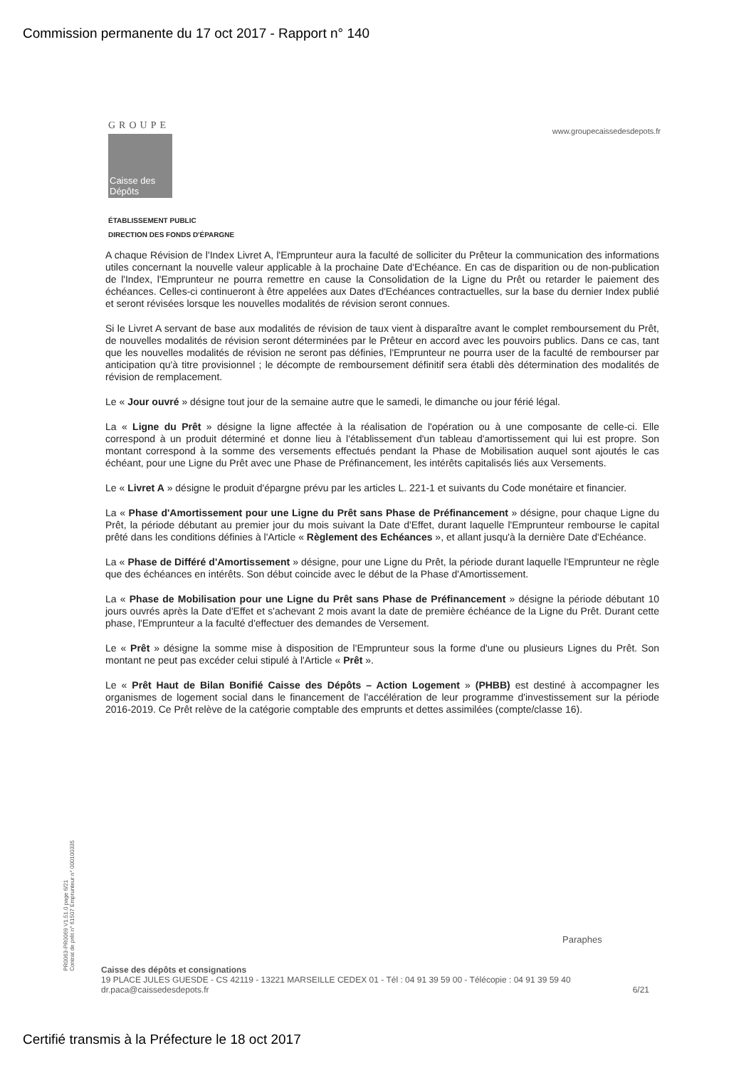Commission permanente du 17 oct 2017 - Rapport n° 140
GROUPE
Caisse des Dépôts
www.groupecaissedesdepots.fr
ÉTABLISSEMENT PUBLIC
DIRECTION DES FONDS D'ÉPARGNE
A chaque Révision de l'Index Livret A, l'Emprunteur aura la faculté de solliciter du Prêteur la communication des informations utiles concernant la nouvelle valeur applicable à la prochaine Date d'Echéance. En cas de disparition ou de non-publication de l'Index, l'Emprunteur ne pourra remettre en cause la Consolidation de la Ligne du Prêt ou retarder le paiement des échéances. Celles-ci continueront à être appelées aux Dates d'Echéances contractuelles, sur la base du dernier Index publié et seront révisées lorsque les nouvelles modalités de révision seront connues.
Si le Livret A servant de base aux modalités de révision de taux vient à disparaître avant le complet remboursement du Prêt, de nouvelles modalités de révision seront déterminées par le Prêteur en accord avec les pouvoirs publics. Dans ce cas, tant que les nouvelles modalités de révision ne seront pas définies, l'Emprunteur ne pourra user de la faculté de rembourser par anticipation qu'à titre provisionnel ; le décompte de remboursement définitif sera établi dès détermination des modalités de révision de remplacement.
Le « Jour ouvré » désigne tout jour de la semaine autre que le samedi, le dimanche ou jour férié légal.
La « Ligne du Prêt » désigne la ligne affectée à la réalisation de l'opération ou à une composante de celle-ci. Elle correspond à un produit déterminé et donne lieu à l'établissement d'un tableau d'amortissement qui lui est propre. Son montant correspond à la somme des versements effectués pendant la Phase de Mobilisation auquel sont ajoutés le cas échéant, pour une Ligne du Prêt avec une Phase de Préfinancement, les intérêts capitalisés liés aux Versements.
Le « Livret A » désigne le produit d'épargne prévu par les articles L. 221-1 et suivants du Code monétaire et financier.
La « Phase d'Amortissement pour une Ligne du Prêt sans Phase de Préfinancement » désigne, pour chaque Ligne du Prêt, la période débutant au premier jour du mois suivant la Date d'Effet, durant laquelle l'Emprunteur rembourse le capital prêté dans les conditions définies à l'Article « Règlement des Echéances », et allant jusqu'à la dernière Date d'Echéance.
La « Phase de Différé d'Amortissement » désigne, pour une Ligne du Prêt, la période durant laquelle l'Emprunteur ne règle que des échéances en intérêts. Son début coincide avec le début de la Phase d'Amortissement.
La « Phase de Mobilisation pour une Ligne du Prêt sans Phase de Préfinancement » désigne la période débutant 10 jours ouvrés après la Date d'Effet et s'achevant 2 mois avant la date de première échéance de la Ligne du Prêt. Durant cette phase, l'Emprunteur a la faculté d'effectuer des demandes de Versement.
Le « Prêt » désigne la somme mise à disposition de l'Emprunteur sous la forme d'une ou plusieurs Lignes du Prêt. Son montant ne peut pas excéder celui stipulé à l'Article « Prêt ».
Le « Prêt Haut de Bilan Bonifié Caisse des Dépôts – Action Logement » (PHBB) est destiné à accompagner les organismes de logement social dans le financement de l'accélération de leur programme d'investissement sur la période 2016-2019. Ce Prêt relève de la catégorie comptable des emprunts et dettes assimilées (compte/classe 16).
PR0063-PR0069 V1.51.0 page 6/21
Contrat de prêt n° 61507 Emprunteur n° 000100335
Paraphes
Caisse des dépôts et consignations
19 PLACE JULES GUESDE - CS 42119 - 13221 MARSEILLE CEDEX 01 - Tél : 04 91 39 59 00 - Télécopie : 04 91 39 59 40
dr.paca@caissedesdepots.fr 6/21
Certifié transmis à la Préfecture le 18 oct 2017